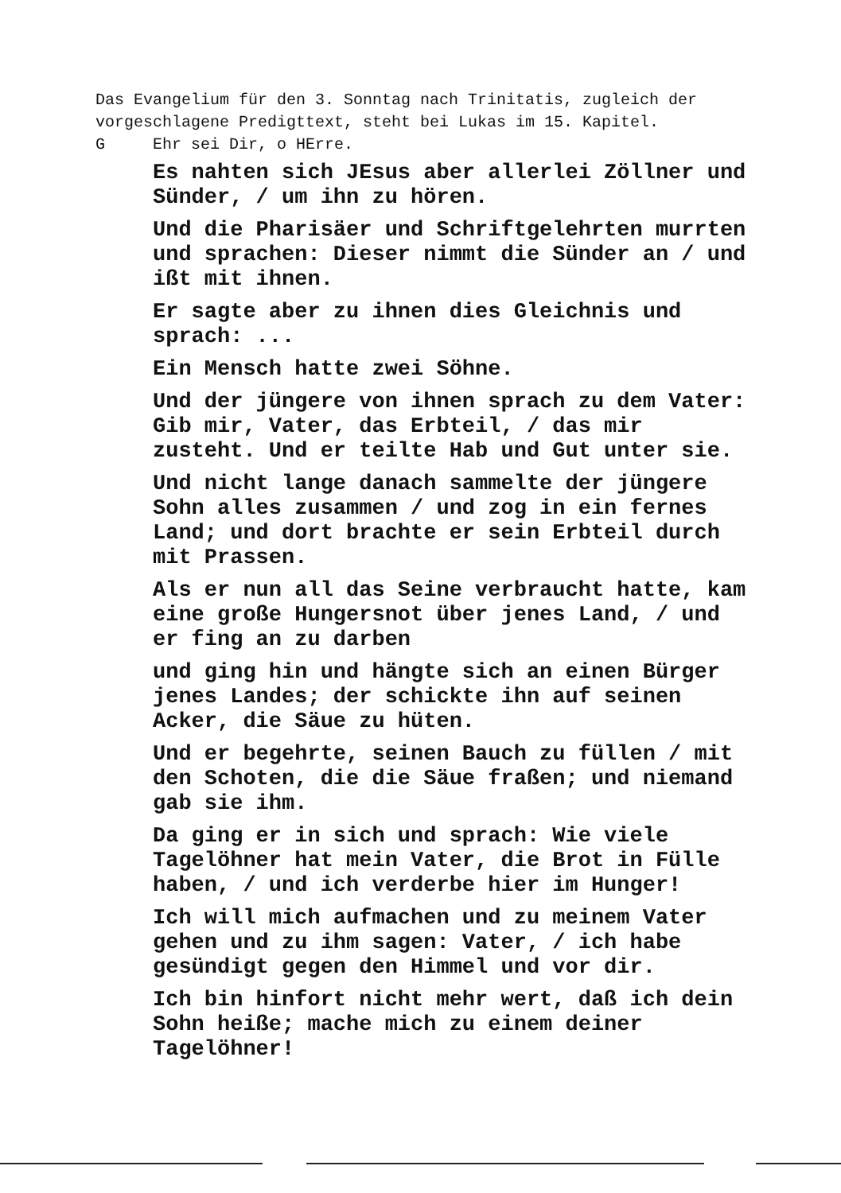Das Evangelium für den 3. Sonntag nach Trinitatis, zugleich der vorgeschlagene Predigttext, steht bei Lukas im 15. Kapitel.
G Ehr sei Dir, o HErre.
Es nahten sich JEsus aber allerlei Zöllner und Sünder, / um ihn zu hören.
Und die Pharisäer und Schriftgelehrten murrten und sprachen: Dieser nimmt die Sünder an / und ißt mit ihnen.
Er sagte aber zu ihnen dies Gleichnis und sprach: ...
Ein Mensch hatte zwei Söhne.
Und der jüngere von ihnen sprach zu dem Vater: Gib mir, Vater, das Erbteil, / das mir zusteht. Und er teilte Hab und Gut unter sie.
Und nicht lange danach sammelte der jüngere Sohn alles zusammen / und zog in ein fernes Land; und dort brachte er sein Erbteil durch mit Prassen.
Als er nun all das Seine verbraucht hatte, kam eine große Hungersnot über jenes Land, / und er fing an zu darben
und ging hin und hängte sich an einen Bürger jenes Landes; der schickte ihn auf seinen Acker, die Säue zu hüten.
Und er begehrte, seinen Bauch zu füllen / mit den Schoten, die die Säue fraßen; und niemand gab sie ihm.
Da ging er in sich und sprach: Wie viele Tagelöhner hat mein Vater, die Brot in Fülle haben, / und ich verderbe hier im Hunger!
Ich will mich aufmachen und zu meinem Vater gehen und zu ihm sagen: Vater, / ich habe gesündigt gegen den Himmel und vor dir.
Ich bin hinfort nicht mehr wert, daß ich dein Sohn heiße; mache mich zu einem deiner Tagelöhner!